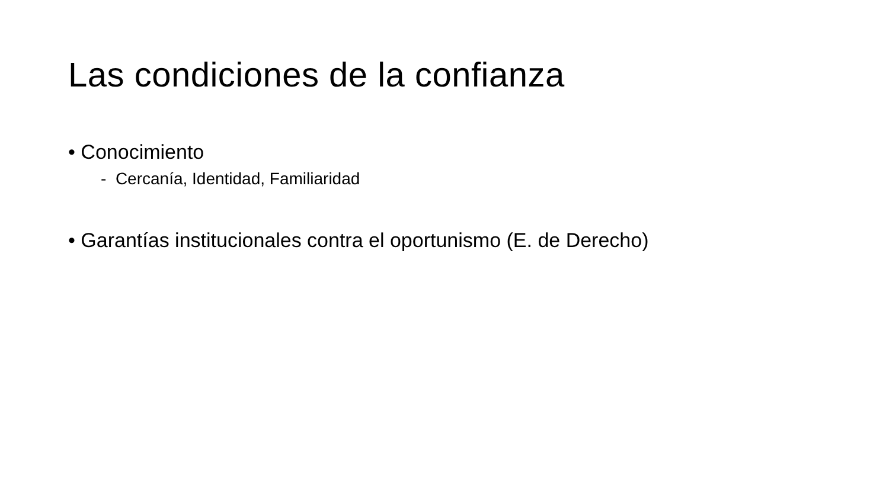Las condiciones de la confianza
• Conocimiento
- Cercanía, Identidad, Familiaridad
• Garantías institucionales contra el oportunismo (E. de Derecho)